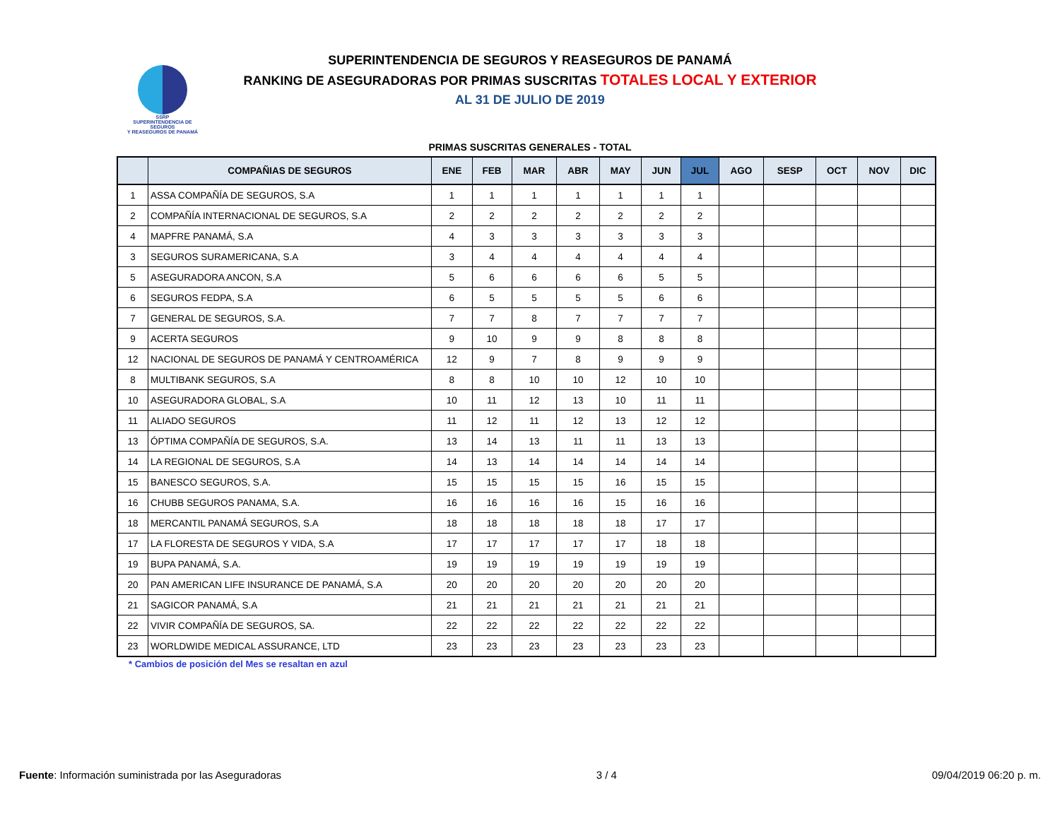SSRP
SUPERINTENDENCIA DE SEGUROS
Y REASEGUROS DE PANAMÁ
SUPERINTENDENCIA DE SEGUROS Y REASEGUROS DE PANAMÁ
RANKING DE ASEGURADORAS POR PRIMAS SUSCRITAS TOTALES LOCAL Y EXTERIOR
AL 31 DE JULIO DE 2019
PRIMAS SUSCRITAS GENERALES - TOTAL
| | COMPAÑIAS DE SEGUROS | ENE | FEB | MAR | ABR | MAY | JUN | JUL | AGO | SESP | OCT | NOV | DIC |
| --- | --- | --- | --- | --- | --- | --- | --- | --- | --- | --- | --- | --- | --- |
| 1 | ASSA COMPAÑÍA DE SEGUROS, S.A | 1 | 1 | 1 | 1 | 1 | 1 | 1 | | | | | |
| 2 | COMPAÑÍA INTERNACIONAL DE SEGUROS, S.A | 2 | 2 | 2 | 2 | 2 | 2 | 2 | | | | | |
| 4 | MAPFRE PANAMÁ, S.A | 4 | 3 | 3 | 3 | 3 | 3 | 3 | | | | | |
| 3 | SEGUROS SURAMERICANA, S.A | 3 | 4 | 4 | 4 | 4 | 4 | 4 | | | | | |
| 5 | ASEGURADORA ANCON, S.A | 5 | 6 | 6 | 6 | 6 | 5 | 5 | | | | | |
| 6 | SEGUROS FEDPA, S.A | 6 | 5 | 5 | 5 | 5 | 6 | 6 | | | | | |
| 7 | GENERAL DE SEGUROS, S.A. | 7 | 7 | 8 | 7 | 7 | 7 | 7 | | | | | |
| 9 | ACERTA SEGUROS | 9 | 10 | 9 | 9 | 8 | 8 | 8 | | | | | |
| 12 | NACIONAL DE SEGUROS DE PANAMÁ Y CENTROAMÉRICA | 12 | 9 | 7 | 8 | 9 | 9 | 9 | | | | | |
| 8 | MULTIBANK SEGUROS, S.A | 8 | 8 | 10 | 10 | 12 | 10 | 10 | | | | | |
| 10 | ASEGURADORA GLOBAL, S.A | 10 | 11 | 12 | 13 | 10 | 11 | 11 | | | | | |
| 11 | ALIADO SEGUROS | 11 | 12 | 11 | 12 | 13 | 12 | 12 | | | | | |
| 13 | ÓPTIMA COMPAÑÍA DE SEGUROS, S.A. | 13 | 14 | 13 | 11 | 11 | 13 | 13 | | | | | |
| 14 | LA REGIONAL DE SEGUROS, S.A | 14 | 13 | 14 | 14 | 14 | 14 | 14 | | | | | |
| 15 | BANESCO SEGUROS, S.A. | 15 | 15 | 15 | 15 | 16 | 15 | 15 | | | | | |
| 16 | CHUBB SEGUROS PANAMA, S.A. | 16 | 16 | 16 | 16 | 15 | 16 | 16 | | | | | |
| 18 | MERCANTIL PANAMÁ SEGUROS, S.A | 18 | 18 | 18 | 18 | 18 | 17 | 17 | | | | | |
| 17 | LA FLORESTA DE SEGUROS Y VIDA, S.A | 17 | 17 | 17 | 17 | 17 | 18 | 18 | | | | | |
| 19 | BUPA PANAMÁ, S.A. | 19 | 19 | 19 | 19 | 19 | 19 | 19 | | | | | |
| 20 | PAN AMERICAN LIFE INSURANCE DE PANAMÁ, S.A | 20 | 20 | 20 | 20 | 20 | 20 | 20 | | | | | |
| 21 | SAGICOR PANAMÁ, S.A | 21 | 21 | 21 | 21 | 21 | 21 | 21 | | | | | |
| 22 | VIVIR COMPAÑÍA DE SEGUROS, SA. | 22 | 22 | 22 | 22 | 22 | 22 | 22 | | | | | |
| 23 | WORLDWIDE MEDICAL ASSURANCE, LTD | 23 | 23 | 23 | 23 | 23 | 23 | 23 | | | | | |
* Cambios de posición del Mes se resaltan en azul
Fuente: Información suministrada por las Aseguradoras 3 / 4 09/04/2019 06:20 p. m.